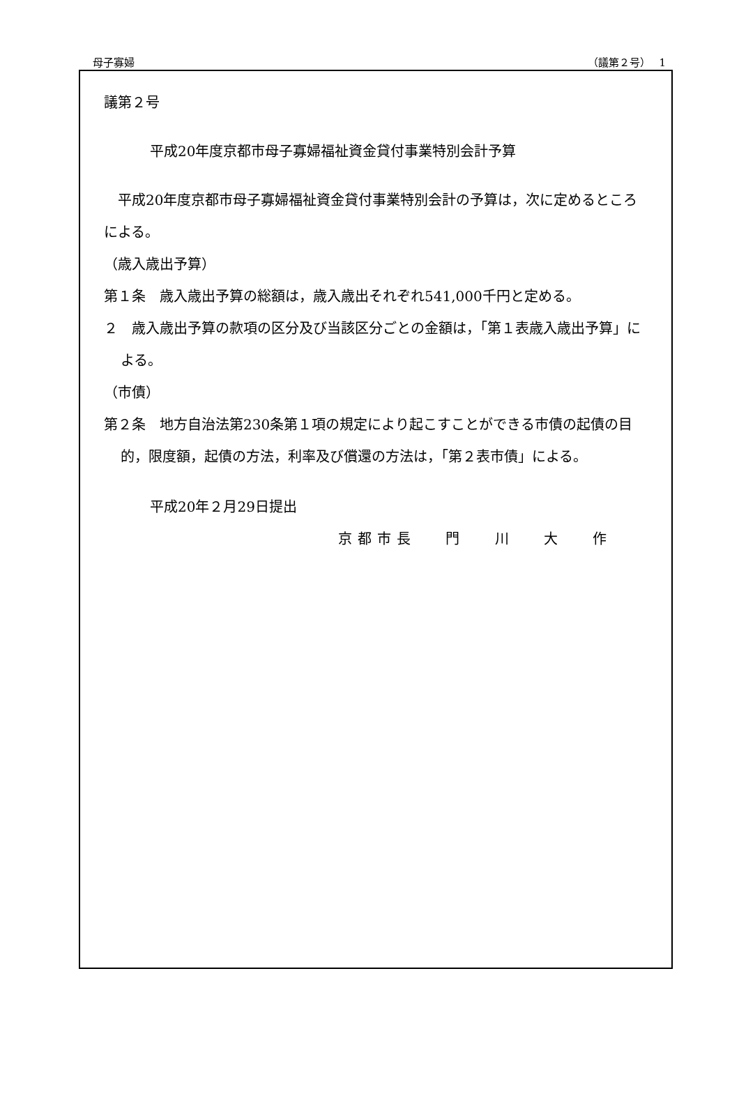母子寡婦 （議第２号）　 1
議第２号
平成20年度京都市母子寡婦福祉資金貸付事業特別会計予算
　平成20年度京都市母子寡婦福祉資金貸付事業特別会計の予算は，次に定めるところによる。
（歳入歳出予算）
第１条　歳入歳出予算の総額は，歳入歳出それぞれ541,000千円と定める。
２　歳入歳出予算の款項の区分及び当該区分ごとの金額は，「第１表歳入歳出予算」による。
（市債）
第２条　地方自治法第230条第１項の規定により起こすことができる市債の起債の目的，限度額，起債の方法，利率及び償還の方法は，「第２表市債」による。
平成20年２月29日提出
京都市長　 門　 川　 大　 作